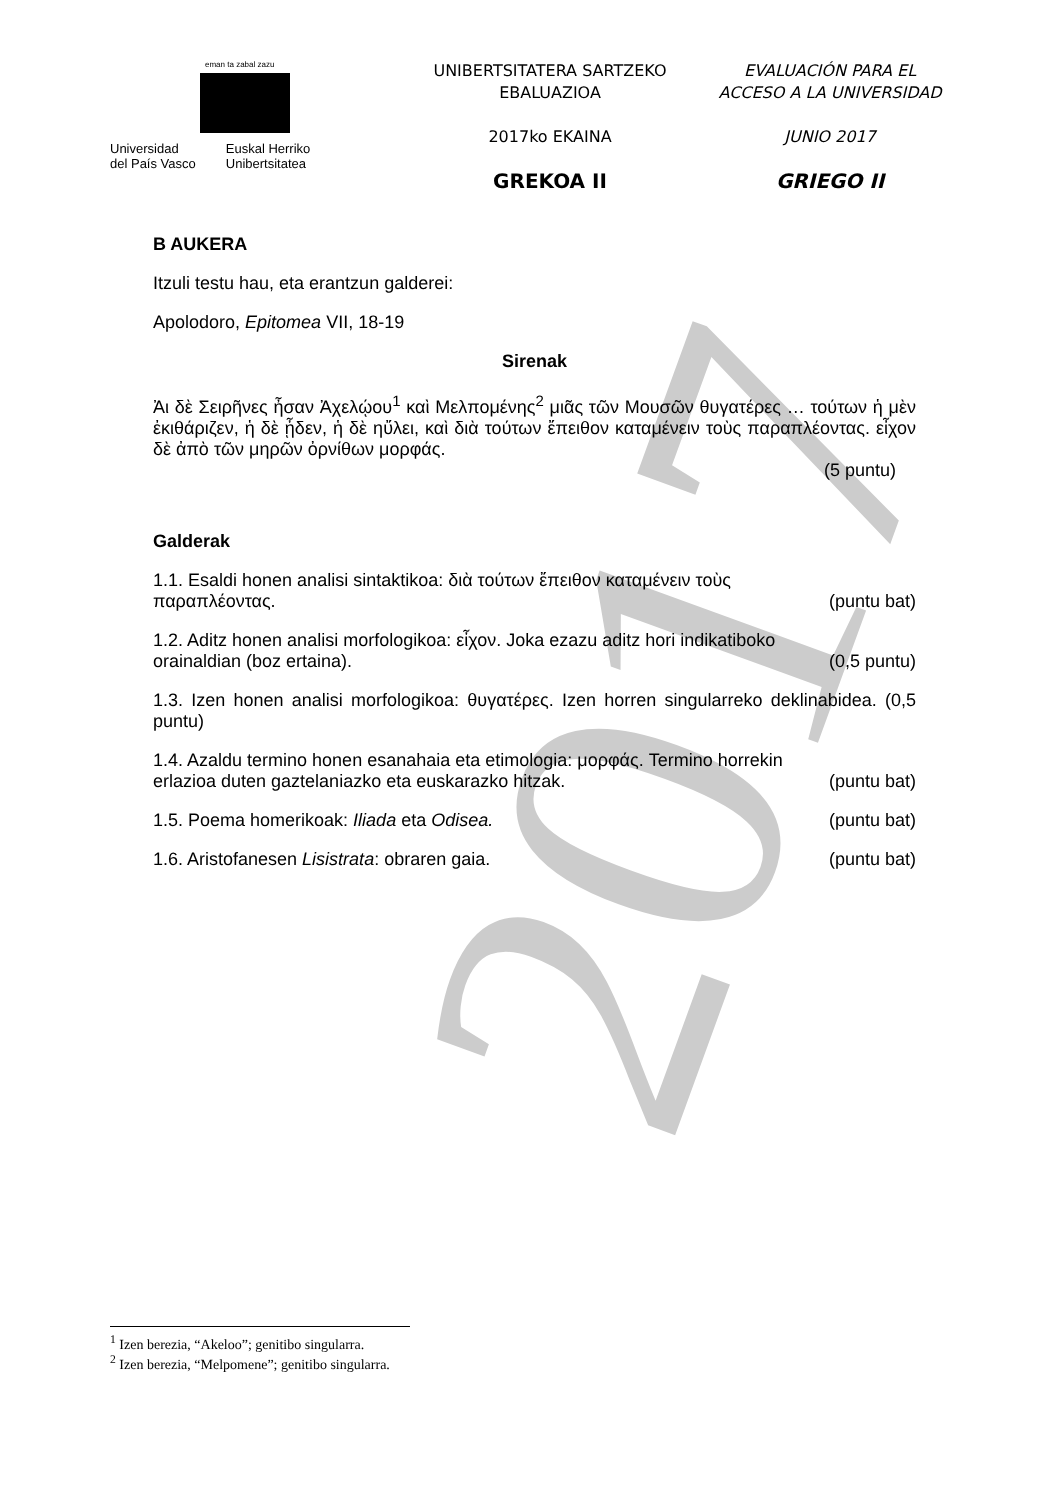2017
eman ta zabal zazu
Universidad
del País Vasco
Euskal Herriko
Unibertsitatea
UNIBERTSITATERA SARTZEKO
EBALUAZIOA
2017ko EKAINA
GREKOA II
EVALUACIÓN PARA EL
ACCESO A LA UNIVERSIDAD
JUNIO 2017
GRIEGO II
B AUKERA
Itzuli testu hau, eta erantzun galderei:
Apolodoro, Epitomea VII, 18-19
Sirenak
Ἀι δὲ Σειρῆνες ἦσαν Ἀχελῴου<sup>1</sup> καὶ Μελπομένης<sup>2</sup> μιᾶς τῶν Μουσῶν θυγατέρες … τούτων ἡ μὲν ἐκιθάριζεν, ἡ δὲ ᾖδεν, ἡ δὲ ηὔλει, καὶ διὰ τούτων ἔπειθον καταμένειν τοὺς παραπλέοντας. εἶχον δὲ ἀπὸ τῶν μηρῶν ὀρνίθων μορφάς.
(5 puntu)
Galderak
1.1. Esaldi honen analisi sintaktikoa: διὰ τούτων ἔπειθον καταμένειν τοὺς
παραπλέοντας. (puntu bat)
1.2. Aditz honen analisi morfologikoa: εἶχον. Joka ezazu aditz hori indikatiboko
orainaldian (boz ertaina). (0,5 puntu)
1.3. Izen honen analisi morfologikoa: θυγατέρες. Izen horren singularreko deklinabidea. (0,5 puntu)
1.4. Azaldu termino honen esanahaia eta etimologia: μορφάς. Termino horrekin
erlazioa duten gaztelaniazko eta euskarazko hitzak. (puntu bat)
1.5. Poema homerikoak: Iliada eta Odisea. (puntu bat)
1.6. Aristofanesen Lisistrata: obraren gaia. (puntu bat)
<sup>1</sup> Izen berezia, “Akeloo”; genitibo singularra.
<sup>2</sup> Izen berezia, “Melpomene”; genitibo singularra.